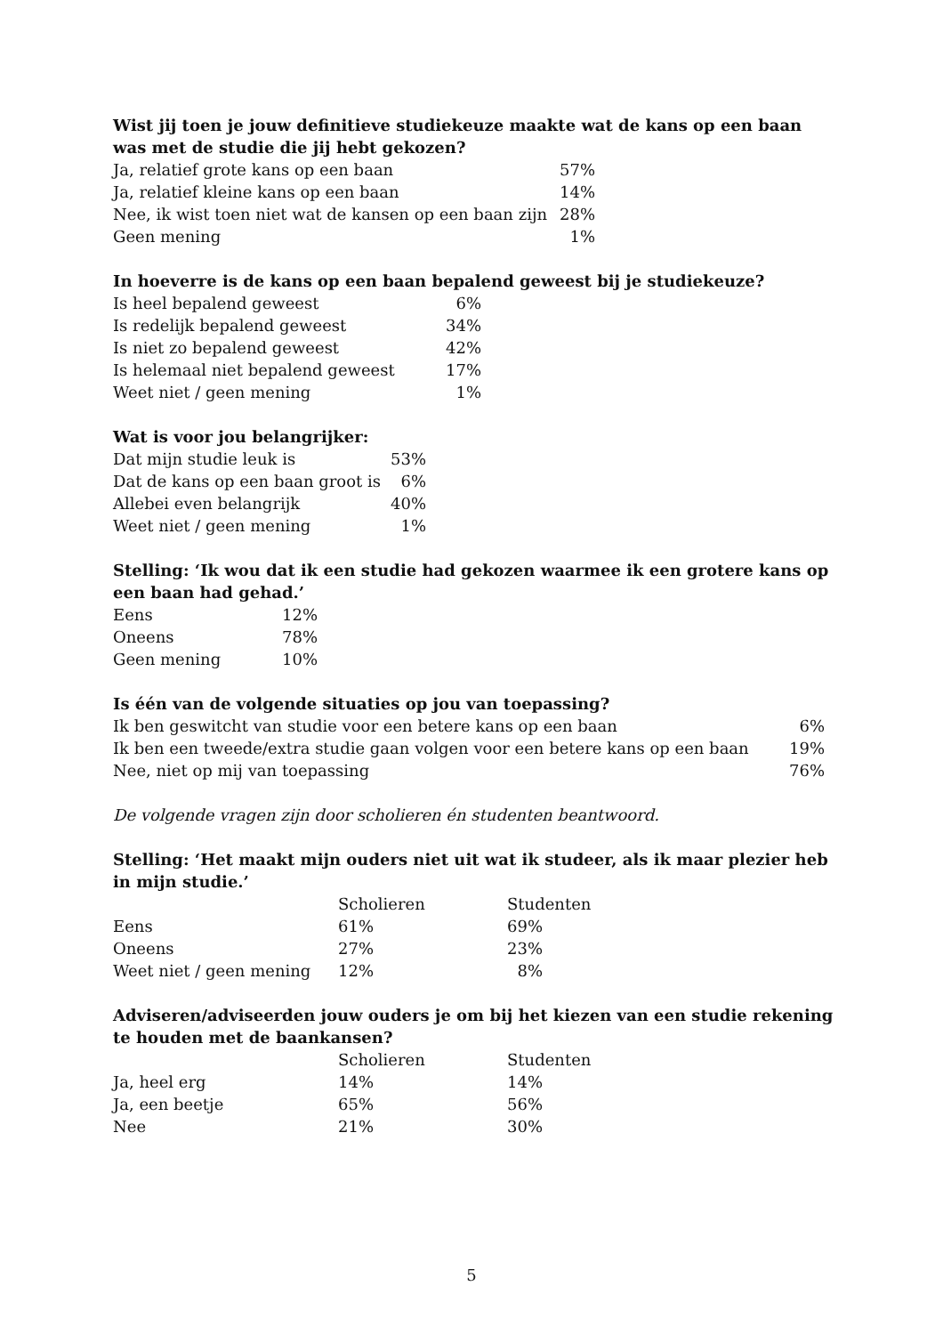Wist jij toen je jouw definitieve studiekeuze maakte wat de kans op een baan was met de studie die jij hebt gekozen?
| Ja, relatief grote kans op een baan | 57% |
| Ja, relatief kleine kans op een baan | 14% |
| Nee, ik wist toen niet wat de kansen op een baan zijn | 28% |
| Geen mening | 1% |
In hoeverre is de kans op een baan bepalend geweest bij je studiekeuze?
| Is heel bepalend geweest | 6% |
| Is redelijk bepalend geweest | 34% |
| Is niet zo bepalend geweest | 42% |
| Is helemaal niet bepalend geweest | 17% |
| Weet niet / geen mening | 1% |
Wat is voor jou belangrijker:
| Dat mijn studie leuk is | 53% |
| Dat de kans op een baan groot is | 6% |
| Allebei even belangrijk | 40% |
| Weet niet / geen mening | 1% |
Stelling: ‘Ik wou dat ik een studie had gekozen waarmee ik een grotere kans op een baan had gehad.’
| Eens | 12% |
| Oneens | 78% |
| Geen mening | 10% |
Is één van de volgende situaties op jou van toepassing?
| Ik ben geswitcht van studie voor een betere kans op een baan | 6% |
| Ik ben een tweede/extra studie gaan volgen voor een betere kans op een baan | 19% |
| Nee, niet op mij van toepassing | 76% |
De volgende vragen zijn door scholieren én studenten beantwoord.
Stelling: ‘Het maakt mijn ouders niet uit wat ik studeer, als ik maar plezier heb in mijn studie.’
| | Scholieren | Studenten |
| --- | --- | --- |
| Eens | 61% | 69% |
| Oneens | 27% | 23% |
| Weet niet / geen mening | 12% | 8% |
Adviseren/adviseerden jouw ouders je om bij het kiezen van een studie rekening te houden met de baankansen?
| | Scholieren | Studenten |
| --- | --- | --- |
| Ja, heel erg | 14% | 14% |
| Ja, een beetje | 65% | 56% |
| Nee | 21% | 30% |
5